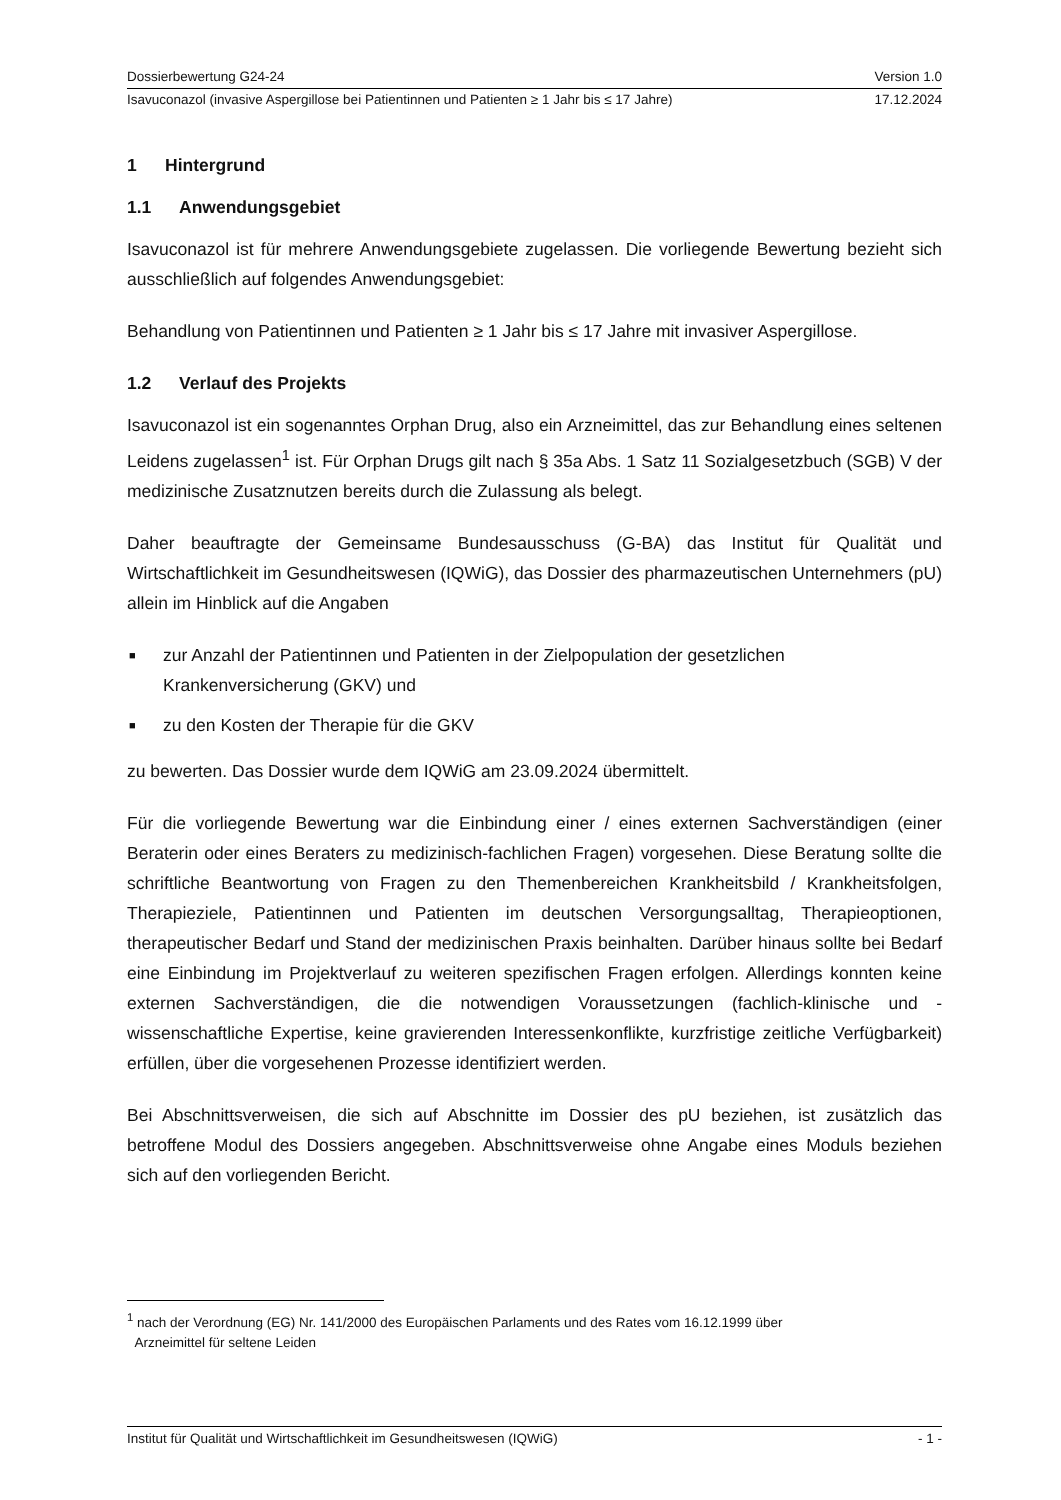Dossierbewertung G24-24 Version 1.0
Isavuconazol (invasive Aspergillose bei Patientinnen und Patienten ≥ 1 Jahr bis ≤ 17 Jahre) 17.12.2024
1 Hintergrund
1.1 Anwendungsgebiet
Isavuconazol ist für mehrere Anwendungsgebiete zugelassen. Die vorliegende Bewertung bezieht sich ausschließlich auf folgendes Anwendungsgebiet:
Behandlung von Patientinnen und Patienten ≥ 1 Jahr bis ≤ 17 Jahre mit invasiver Aspergillose.
1.2 Verlauf des Projekts
Isavuconazol ist ein sogenanntes Orphan Drug, also ein Arzneimittel, das zur Behandlung eines seltenen Leidens zugelassen<sup>1</sup> ist. Für Orphan Drugs gilt nach § 35a Abs. 1 Satz 11 Sozialgesetzbuch (SGB) V der medizinische Zusatznutzen bereits durch die Zulassung als belegt.
Daher beauftragte der Gemeinsame Bundesausschuss (G-BA) das Institut für Qualität und Wirtschaftlichkeit im Gesundheitswesen (IQWiG), das Dossier des pharmazeutischen Unternehmers (pU) allein im Hinblick auf die Angaben
■ zur Anzahl der Patientinnen und Patienten in der Zielpopulation der gesetzlichen Krankenversicherung (GKV) und
■ zu den Kosten der Therapie für die GKV
zu bewerten. Das Dossier wurde dem IQWiG am 23.09.2024 übermittelt.
Für die vorliegende Bewertung war die Einbindung einer / eines externen Sachverständigen (einer Beraterin oder eines Beraters zu medizinisch-fachlichen Fragen) vorgesehen. Diese Beratung sollte die schriftliche Beantwortung von Fragen zu den Themenbereichen Krankheitsbild / Krankheitsfolgen, Therapieziele, Patientinnen und Patienten im deutschen Versorgungsalltag, Therapieoptionen, therapeutischer Bedarf und Stand der medizinischen Praxis beinhalten. Darüber hinaus sollte bei Bedarf eine Einbindung im Projektverlauf zu weiteren spezifischen Fragen erfolgen. Allerdings konnten keine externen Sachverständigen, die die notwendigen Voraussetzungen (fachlich-klinische und -wissenschaftliche Expertise, keine gravierenden Interessenkonflikte, kurzfristige zeitliche Verfügbarkeit) erfüllen, über die vorgesehenen Prozesse identifiziert werden.
Bei Abschnittsverweisen, die sich auf Abschnitte im Dossier des pU beziehen, ist zusätzlich das betroffene Modul des Dossiers angegeben. Abschnittsverweise ohne Angabe eines Moduls beziehen sich auf den vorliegenden Bericht.
<sup>1</sup> nach der Verordnung (EG) Nr. 141/2000 des Europäischen Parlaments und des Rates vom 16.12.1999 über
Arzneimittel für seltene Leiden
Institut für Qualität und Wirtschaftlichkeit im Gesundheitswesen (IQWiG) - 1 -